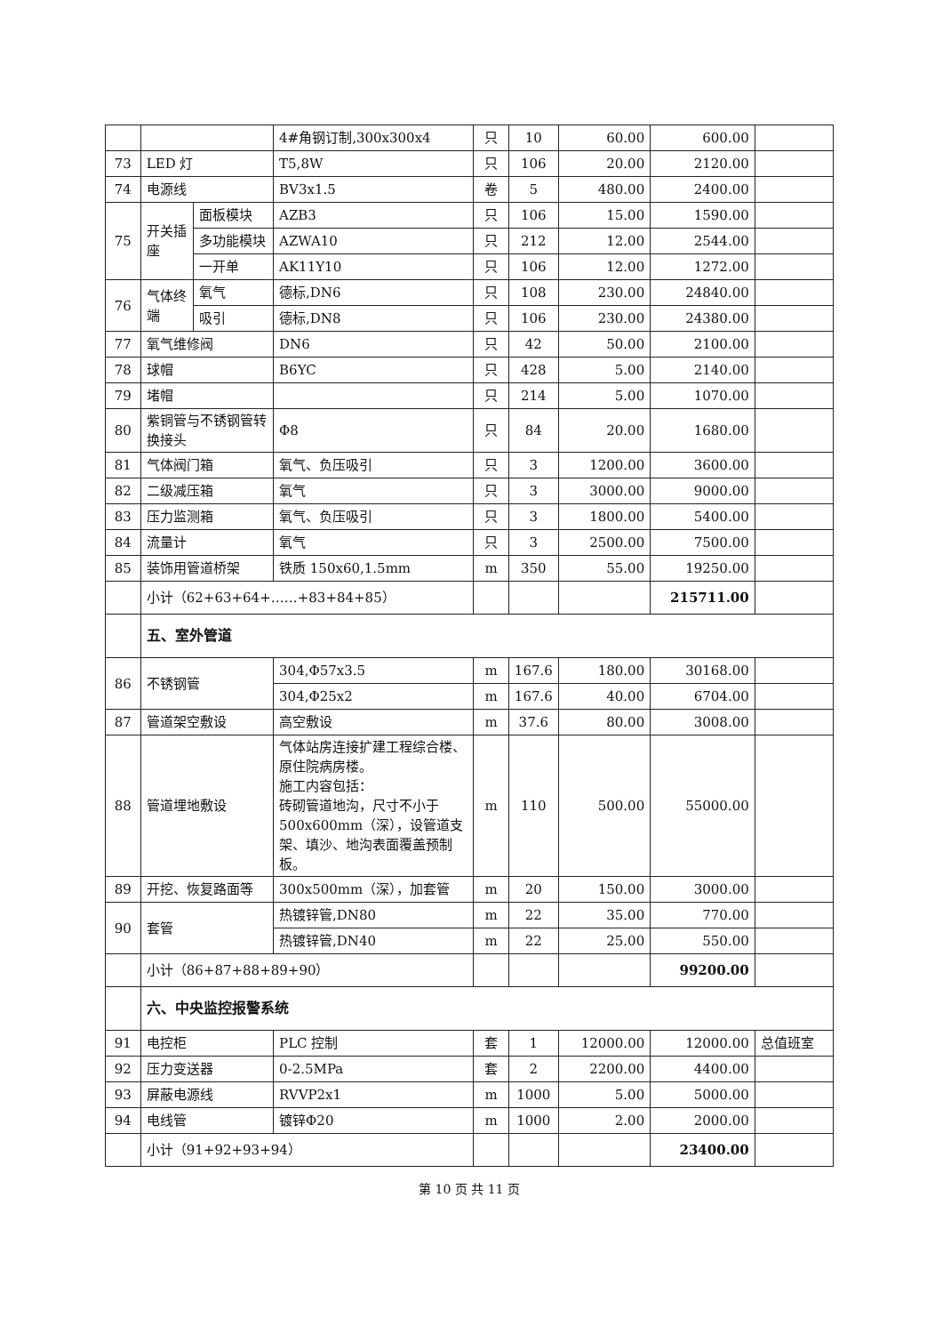| | | | 4#角钢订制,300x300x4 | 只 | 10 | 60.00 | 600.00 | |
| 73 | LED 灯 | | T5,8W | 只 | 106 | 20.00 | 2120.00 | |
| 74 | 电源线 | | BV3x1.5 | 卷 | 5 | 480.00 | 2400.00 | |
| 75 | 开关插座 | 面板模块 | AZB3 | 只 | 106 | 15.00 | 1590.00 | |
| | | 多功能模块 | AZWA10 | 只 | 212 | 12.00 | 2544.00 | |
| | | 一开单 | AK11Y10 | 只 | 106 | 12.00 | 1272.00 | |
| 76 | 气体终端 | 氧气 | 德标,DN6 | 只 | 108 | 230.00 | 24840.00 | |
| | | 吸引 | 德标,DN8 | 只 | 106 | 230.00 | 24380.00 | |
| 77 | 氧气维修阀 | | DN6 | 只 | 42 | 50.00 | 2100.00 | |
| 78 | 球帽 | | B6YC | 只 | 428 | 5.00 | 2140.00 | |
| 79 | 堵帽 | | | 只 | 214 | 5.00 | 1070.00 | |
| 80 | 紫铜管与不锈钢管转换接头 | | Φ8 | 只 | 84 | 20.00 | 1680.00 | |
| 81 | 气体阀门箱 | | 氧气、负压吸引 | 只 | 3 | 1200.00 | 3600.00 | |
| 82 | 二级减压箱 | | 氧气 | 只 | 3 | 3000.00 | 9000.00 | |
| 83 | 压力监测箱 | | 氧气、负压吸引 | 只 | 3 | 1800.00 | 5400.00 | |
| 84 | 流量计 | | 氧气 | 只 | 3 | 2500.00 | 7500.00 | |
| 85 | 装饰用管道桥架 | | 铁质 150x60,1.5mm | m | 350 | 55.00 | 19250.00 | |
| | 小计（62+63+64+……+83+84+85） | | | | | | 215711.00 | |
| | 五、室外管道 | | | | | | | |
| 86 | 不锈钢管 | | 304,Φ57x3.5 | m | 167.6 | 180.00 | 30168.00 | |
| | | | 304,Φ25x2 | m | 167.6 | 40.00 | 6704.00 | |
| 87 | 管道架空敷设 | | 高空敷设 | m | 37.6 | 80.00 | 3008.00 | |
| 88 | 管道埋地敷设 | | 气体站房连接扩建工程综合楼、原住院病房楼。 施工内容包括： 砖砌管道地沟，尺寸不小于500x600mm（深），设管道支架、填沙、地沟表面覆盖预制板。 | m | 110 | 500.00 | 55000.00 | |
| 89 | 开挖、恢复路面等 | | 300x500mm（深），加套管 | m | 20 | 150.00 | 3000.00 | |
| 90 | 套管 | | 热镀锌管,DN80 | m | 22 | 35.00 | 770.00 | |
| | | | 热镀锌管,DN40 | m | 22 | 25.00 | 550.00 | |
| | 小计（86+87+88+89+90） | | | | | | 99200.00 | |
| | 六、中央监控报警系统 | | | | | | | |
| 91 | 电控柜 | | PLC 控制 | 套 | 1 | 12000.00 | 12000.00 | 总值班室 |
| 92 | 压力变送器 | | 0-2.5MPa | 套 | 2 | 2200.00 | 4400.00 | |
| 93 | 屏蔽电源线 | | RVVP2x1 | m | 1000 | 5.00 | 5000.00 | |
| 94 | 电线管 | | 镀锌Φ20 | m | 1000 | 2.00 | 2000.00 | |
| | 小计（91+92+93+94） | | | | | | 23400.00 | |
第 10 页 共 11 页